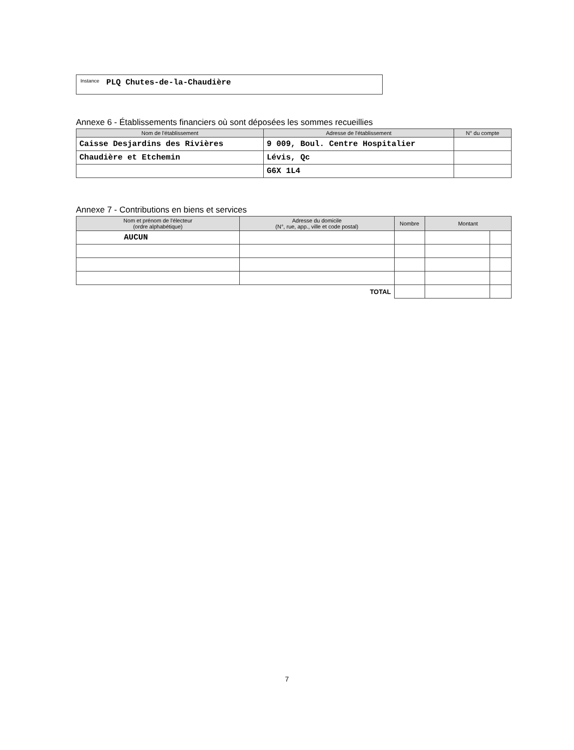Instance PLQ Chutes-de-la-Chaudière
Annexe 6 - Établissements financiers où sont déposées les sommes recueillies
| Nom de l'établissement | Adresse de l'établissement | N° du compte |
| --- | --- | --- |
| Caisse Desjardins des Rivières | 9 009, Boul. Centre Hospitalier | |
| Chaudière et Etchemin | Lévis, Qc | |
| | G6X 1L4 | |
Annexe 7 - Contributions en biens et services
| Nom et prénom de l'électeur (ordre alphabétique) | Adresse du domicile (N°, rue, app., ville et code postal) | Nombre | Montant | |
| --- | --- | --- | --- | --- |
| AUCUN | | | | |
| TOTAL | | | | |
7